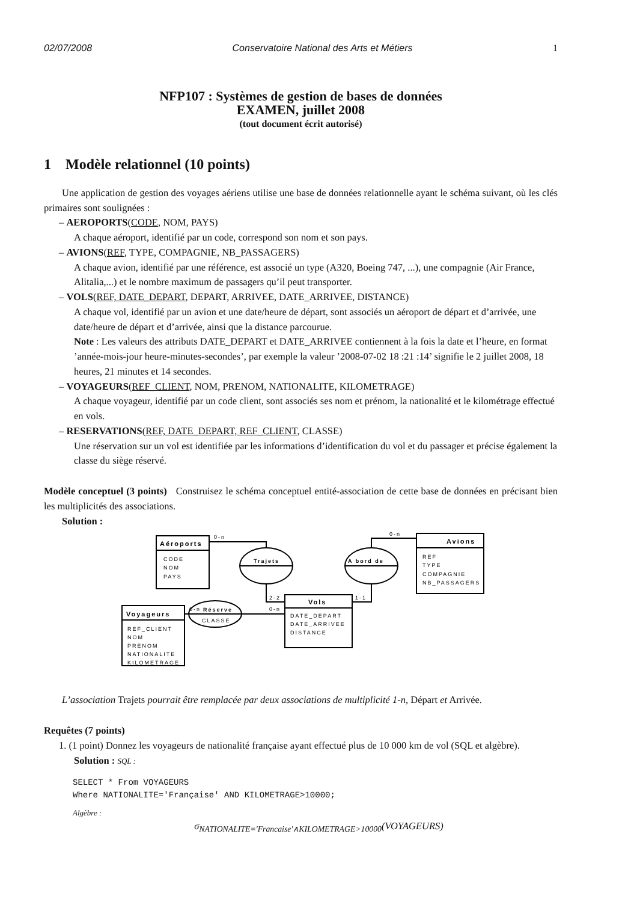02/07/2008 Conservatoire National des Arts et Métiers 1
NFP107 : Systèmes de gestion de bases de données
EXAMEN, juillet 2008
(tout document écrit autorisé)
1 Modèle relationnel (10 points)
Une application de gestion des voyages aériens utilise une base de données relationnelle ayant le schéma suivant, où les clés primaires sont soulignées :
– AEROPORTS(CODE, NOM, PAYS)
A chaque aéroport, identifié par un code, correspond son nom et son pays.
– AVIONS(REF, TYPE, COMPAGNIE, NB_PASSAGERS)
A chaque avion, identifié par une référence, est associé un type (A320, Boeing 747, ...), une compagnie (Air France, Alitalia,...) et le nombre maximum de passagers qu’il peut transporter.
– VOLS(REF, DATE_DEPART, DEPART, ARRIVEE, DATE_ARRIVEE, DISTANCE)
A chaque vol, identifié par un avion et une date/heure de départ, sont associés un aéroport de départ et d’arrivée, une date/heure de départ et d’arrivée, ainsi que la distance parcourue.
Note : Les valeurs des attributs DATE_DEPART et DATE_ARRIVEE contiennent à la fois la date et l’heure, en format ’année-mois-jour heure-minutes-secondes’, par exemple la valeur ’2008-07-02 18 :21 :14’ signifie le 2 juillet 2008, 18 heures, 21 minutes et 14 secondes.
– VOYAGEURS(REF_CLIENT, NOM, PRENOM, NATIONALITE, KILOMETRAGE)
A chaque voyageur, identifié par un code client, sont associés ses nom et prénom, la nationalité et le kilométrage effectué en vols.
– RESERVATIONS(REF, DATE_DEPART, REF_CLIENT, CLASSE)
Une réservation sur un vol est identifiée par les informations d’identification du vol et du passager et précise également la classe du siège réservé.
Modèle conceptuel (3 points) Construisez le schéma conceptuel entité-association de cette base de données en précisant bien les multiplicités des associations.
Solution :
Aéroports
CODE
NOM
PAYS
Avions
REF
TYPE
COMPAGNIE
NB_PASSAGERS
Vols
DATE_DEPART
DATE_ARRIVEE
DISTANCE
Voyageurs
REF_CLIENT
NOM
PRENOM
NATIONALITE
KILOMETRAGE
Trajets
A bord de
Réserve
CLASSE
0-n
0-n
2-2
1-1
0-n
0-n
L’association Trajets pourrait être remplacée par deux associations de multiplicité 1-n, Départ et Arrivée.
Requêtes (7 points)
1. (1 point) Donnez les voyageurs de nationalité française ayant effectué plus de 10 000 km de vol (SQL et algèbre).
Solution : SQL :
SELECT * From VOYAGEURS
Where NATIONALITE='Française' AND KILOMETRAGE>10000;
Algèbre :
σ<sub>NATIONALITE='Francaise'∧KILOMETRAGE>10000</sub>(VOYAGEURS)